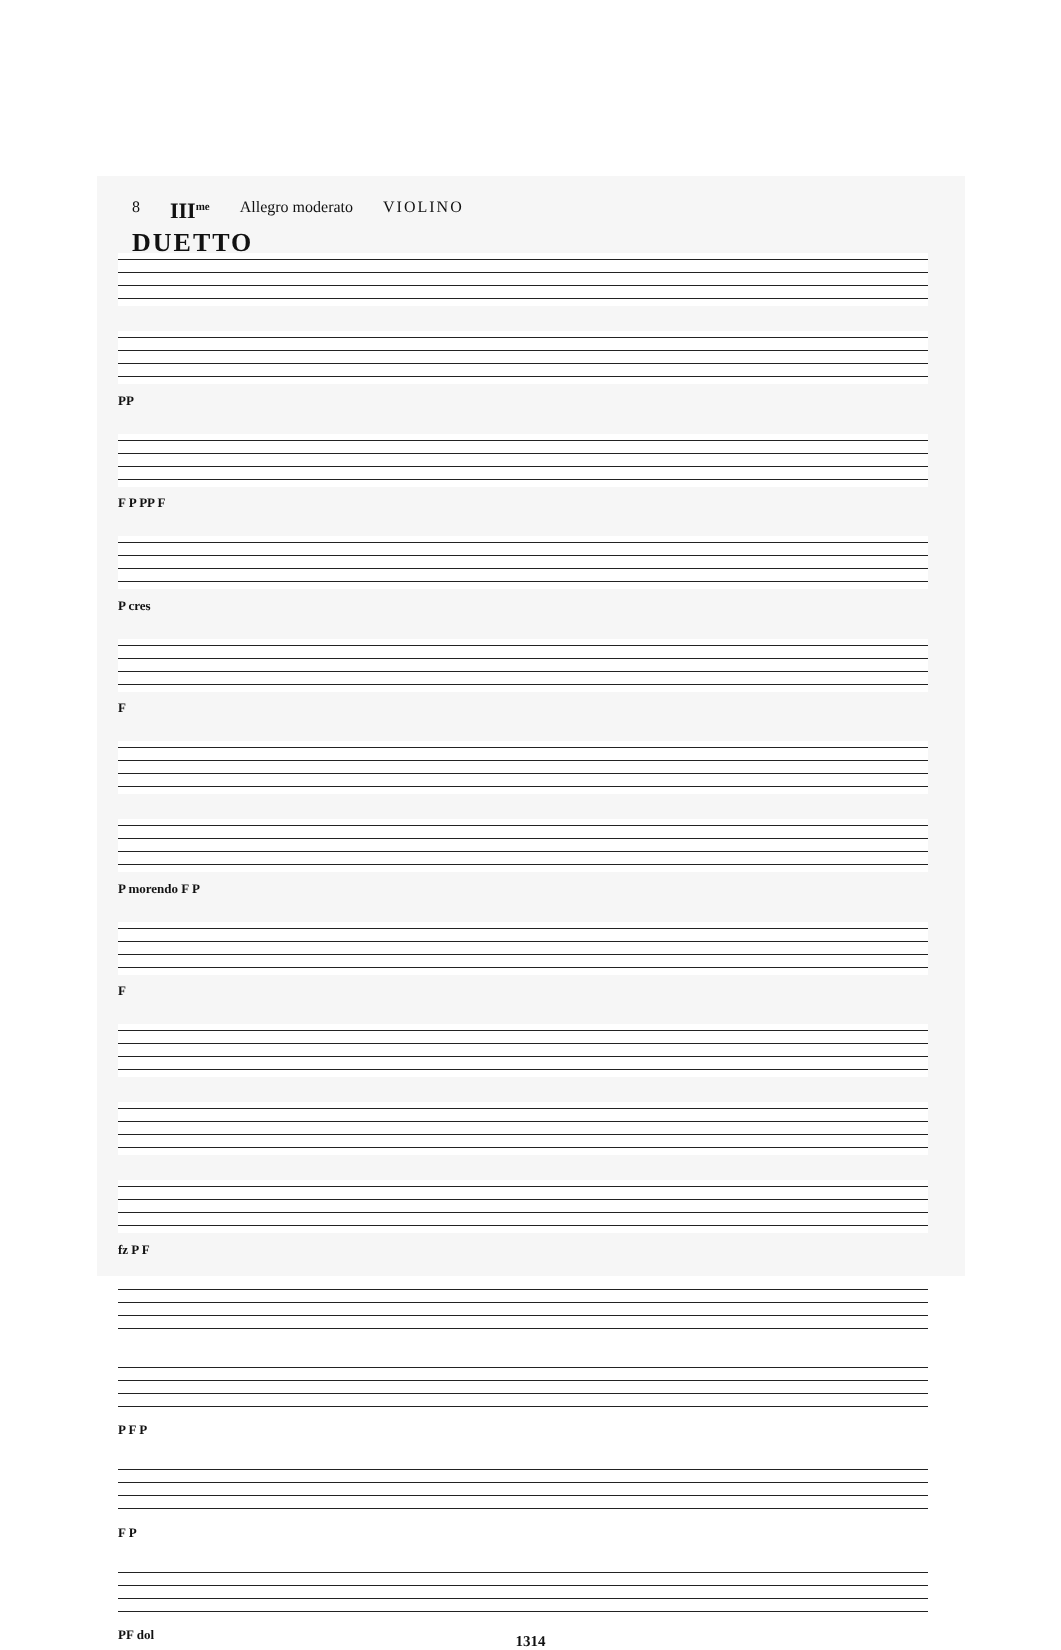8 III<sup>me</sup> Allegro moderato VIOLINO
DUETTO
PP
F P PP F
P cres
F
P morendo F P
F
fz P F
P F P
F P
PF dol
1314